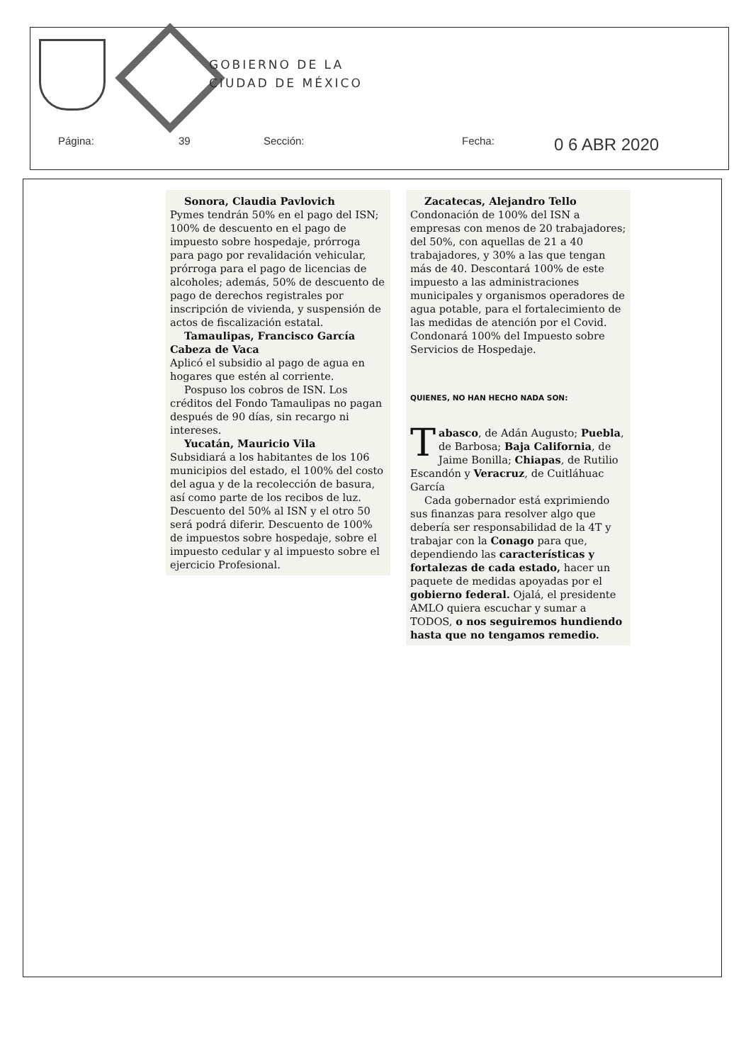GOBIERNO DE LA
CIUDAD DE MÉXICO
Página: 39 Sección: Fecha: 0 6 ABR 2020
Sonora, Claudia Pavlovich
Pymes tendrán 50% en el pago del ISN; 100% de descuento en el pago de impuesto sobre hospedaje, prórroga para pago por revalidación vehicular, prórroga para el pago de licencias de alcoholes; además, 50% de descuento de pago de derechos registrales por inscripción de vivienda, y suspensión de actos de fiscalización estatal.
Tamaulipas, Francisco García Cabeza de Vaca
Aplicó el subsidio al pago de agua en hogares que estén al corriente.
Pospuso los cobros de ISN. Los créditos del Fondo Tamaulipas no pagan después de 90 días, sin recargo ni intereses.
Yucatán, Mauricio Vila
Subsidiará a los habitantes de los 106 municipios del estado, el 100% del costo del agua y de la recolección de basura, así como parte de los recibos de luz. Descuento del 50% al ISN y el otro 50 será podrá diferir. Descuento de 100% de impuestos sobre hospedaje, sobre el impuesto cedular y al impuesto sobre el ejercicio Profesional.
Zacatecas, Alejandro Tello
Condonación de 100% del ISN a empresas con menos de 20 trabajadores; del 50%, con aquellas de 21 a 40 trabajadores, y 30% a las que tengan más de 40. Descontará 100% de este impuesto a las administraciones municipales y organismos operadores de agua potable, para el fortalecimiento de las medidas de atención por el Covid. Condonará 100% del Impuesto sobre Servicios de Hospedaje.
QUIENES, NO HAN HECHO NADA SON:
Tabasco, de Adán Augusto; Puebla, de Barbosa; Baja California, de Jaime Bonilla; Chiapas, de Rutilio Escandón y Veracruz, de Cuitláhuac García
Cada gobernador está exprimiendo sus finanzas para resolver algo que debería ser responsabilidad de la 4T y trabajar con la Conago para que, dependiendo las características y fortalezas de cada estado, hacer un paquete de medidas apoyadas por el gobierno federal. Ojalá, el presidente AMLO quiera escuchar y sumar a TODOS, o nos seguiremos hundiendo hasta que no tengamos remedio.